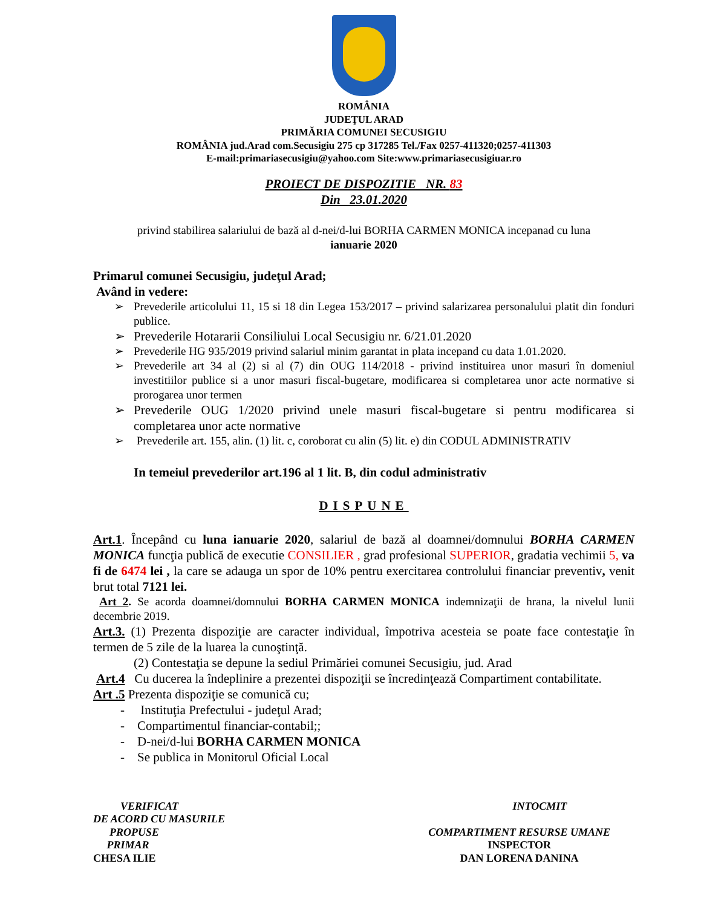ROMÂNIA
JUDEŢUL ARAD
PRIMĂRIA COMUNEI SECUSIGIU
ROMÂNIA jud.Arad com.Secusigiu 275 cp 317285 Tel./Fax 0257-411320;0257-411303
E-mail:primariasecusigiu@yahoo.com Site:www.primariasecusigiuar.ro
PROIECT DE DISPOZITIE NR. 83
Din 23.01.2020
privind stabilirea salariului de bază al d-nei/d-lui BORHA CARMEN MONICA incepanad cu luna
ianuarie 2020
Primarul comunei Secusigiu, judeţul Arad;
Având in vedere:
➢ Prevederile articolului 11, 15 si 18 din Legea 153/2017 – privind salarizarea personalului platit din fonduri publice.
➢ Prevederile Hotararii Consiliului Local Secusigiu nr. 6/21.01.2020
➢ Prevederile HG 935/2019 privind salariul minim garantat in plata incepand cu data 1.01.2020.
➢ Prevederile art 34 al (2) si al (7) din OUG 114/2018 - privind instituirea unor masuri în domeniul investitiilor publice si a unor masuri fiscal-bugetare, modificarea si completarea unor acte normative si prorogarea unor termen
➢ Prevederile OUG 1/2020 privind unele masuri fiscal-bugetare si pentru modificarea si completarea unor acte normative
➢ Prevederile art. 155, alin. (1) lit. c, coroborat cu alin (5) lit. e) din CODUL ADMINISTRATIV
In temeiul prevederilor art.196 al 1 lit. B, din codul administrativ
DISPUNE
Art.1. Începând cu luna ianuarie 2020, salariul de bază al doamnei/domnului BORHA CARMEN MONICA funcţia publică de executie CONSILIER , grad profesional SUPERIOR, gradatia vechimii 5, va fi de 6474 lei , la care se adauga un spor de 10% pentru exercitarea controlului financiar preventiv, venit brut total 7121 lei.
Art 2. Se acorda doamnei/domnului BORHA CARMEN MONICA indemnizaţii de hrana, la nivelul lunii decembrie 2019.
Art.3. (1) Prezenta dispoziţie are caracter individual, împotriva acesteia se poate face contestaţie în termen de 5 zile de la luarea la cunoştinţă.
(2) Contestaţia se depune la sediul Primăriei comunei Secusigiu, jud. Arad
Art.4 Cu ducerea la îndeplinire a prezentei dispoziţii se încredinţează Compartiment contabilitate.
Art .5 Prezenta dispoziţie se comunică cu;
- Instituţia Prefectului - judeţul Arad;
- Compartimentul financiar-contabil;;
- D-nei/d-lui BORHA CARMEN MONICA
- Se publica in Monitorul Oficial Local
VERIFICAT
DE ACORD CU MASURILE
PROPUSE
PRIMAR
CHESA ILIE
INTOCMIT
COMPARTIMENT RESURSE UMANE
INSPECTOR
DAN LORENA DANINA